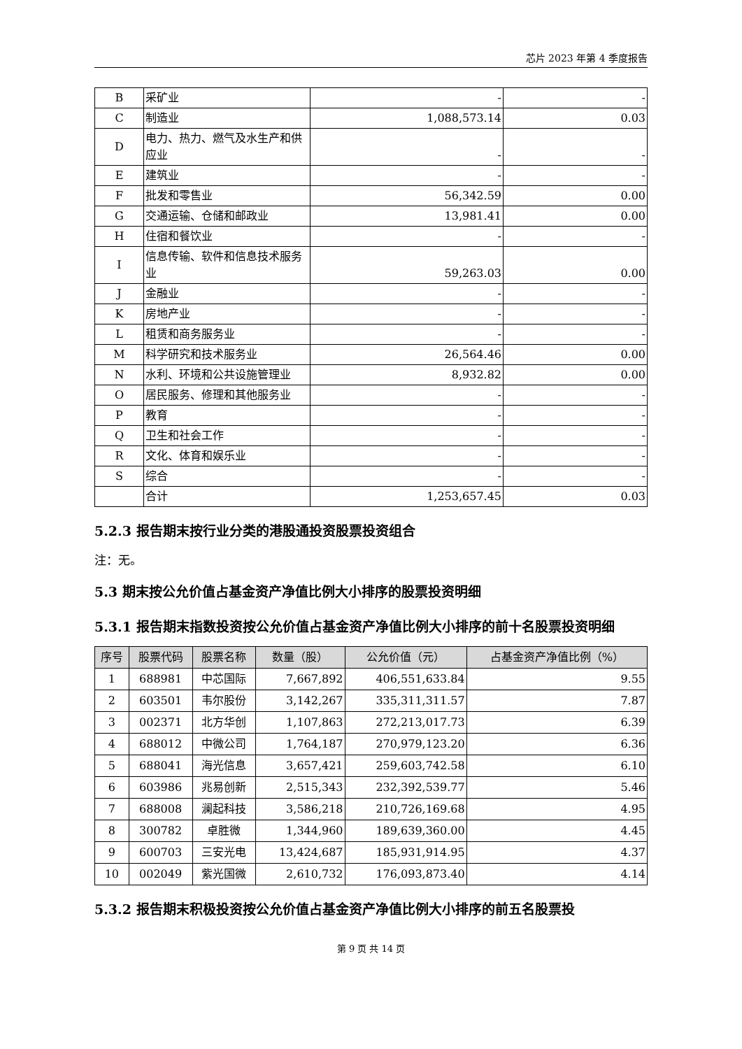芯片 2023 年第 4 季度报告
| B | 采矿业 | - | - |
| C | 制造业 | 1,088,573.14 | 0.03 |
| D | 电力、热力、燃气及水生产和供应业 | - | - |
| E | 建筑业 | - | - |
| F | 批发和零售业 | 56,342.59 | 0.00 |
| G | 交通运输、仓储和邮政业 | 13,981.41 | 0.00 |
| H | 住宿和餐饮业 | - | - |
| I | 信息传输、软件和信息技术服务业 | 59,263.03 | 0.00 |
| J | 金融业 | - | - |
| K | 房地产业 | - | - |
| L | 租赁和商务服务业 | - | - |
| M | 科学研究和技术服务业 | 26,564.46 | 0.00 |
| N | 水利、环境和公共设施管理业 | 8,932.82 | 0.00 |
| O | 居民服务、修理和其他服务业 | - | - |
| P | 教育 | - | - |
| Q | 卫生和社会工作 | - | - |
| R | 文化、体育和娱乐业 | - | - |
| S | 综合 | - | - |
| | 合计 | 1,253,657.45 | 0.03 |
5.2.3 报告期末按行业分类的港股通投资股票投资组合
注：无。
5.3 期末按公允价值占基金资产净值比例大小排序的股票投资明细
5.3.1 报告期末指数投资按公允价值占基金资产净值比例大小排序的前十名股票投资明细
| 序号 | 股票代码 | 股票名称 | 数量（股） | 公允价值（元） | 占基金资产净值比例（%） |
| --- | --- | --- | --- | --- | --- |
| 1 | 688981 | 中芯国际 | 7,667,892 | 406,551,633.84 | 9.55 |
| 2 | 603501 | 韦尔股份 | 3,142,267 | 335,311,311.57 | 7.87 |
| 3 | 002371 | 北方华创 | 1,107,863 | 272,213,017.73 | 6.39 |
| 4 | 688012 | 中微公司 | 1,764,187 | 270,979,123.20 | 6.36 |
| 5 | 688041 | 海光信息 | 3,657,421 | 259,603,742.58 | 6.10 |
| 6 | 603986 | 兆易创新 | 2,515,343 | 232,392,539.77 | 5.46 |
| 7 | 688008 | 澜起科技 | 3,586,218 | 210,726,169.68 | 4.95 |
| 8 | 300782 | 卓胜微 | 1,344,960 | 189,639,360.00 | 4.45 |
| 9 | 600703 | 三安光电 | 13,424,687 | 185,931,914.95 | 4.37 |
| 10 | 002049 | 紫光国微 | 2,610,732 | 176,093,873.40 | 4.14 |
5.3.2 报告期末积极投资按公允价值占基金资产净值比例大小排序的前五名股票投
第 9 页 共 14 页